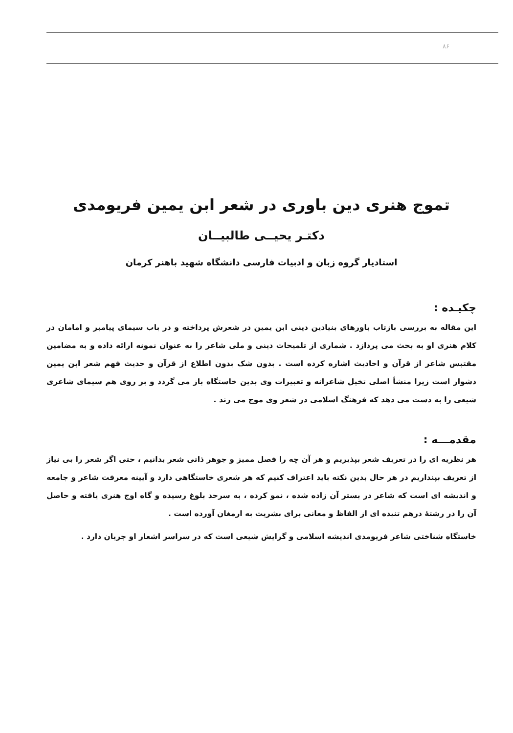۸۶
تموج هنری دین باوری در شعر ابن یمین فریومدی
دکتـر یحیــی طالبیــان
استادیار گروه زبان و ادبیات فارسی دانشگاه شهید باهنر کرمان
چکیـده :
این مقاله به بررسی بازتاب باورهای بنیادین دینی ابن یمین در شعرش پرداخته و در باب سیمای پیامبر و امامان در کلام هنری او به بحث می پردازد . شماری از تلمیحات دینی و ملی شاعر را به عنوان نمونه ارائه داده و به مضامین مقتبس شاعر از قرآن و احادیث اشاره کرده است . بدون شک بدون اطلاع از قرآن و حدیث فهم شعر ابن یمین دشوار است زیرا منشأ اصلی تخیل شاعرانه و تعبیرات وی بدین خاستگاه باز می گردد و بر روی هم سیمای شاعری شیعی را به دست می دهد که فرهنگ اسلامی در شعر وی موج می زند .
مقدمـــه :
هر نظریه ای را در تعریف شعر بپذیریم و هر آن چه را فصل ممیز و جوهر ذاتی شعر بدانیم ، حتی اگر شعر را بی نیاز از تعریف بپنداریم در هر حال بدین نکته باید اعتراف کنیم که هر شعری خاستگاهی دارد و آیینه معرفت شاعر و جامعه و اندیشه ای است که شاعر در بستر آن زاده شده ، نمو کرده ، به سرحد بلوغ رسیده و گاه اوج هنری یافته و حاصل آن را در رشتهٔ درهم تنیده ای از الفاظ و معانی برای بشریت به ارمغان آورده است .
خاستگاه شناختی شاعر فریومدی اندیشه اسلامی و گرایش شیعی است که در سراسر اشعار او جریان دارد .